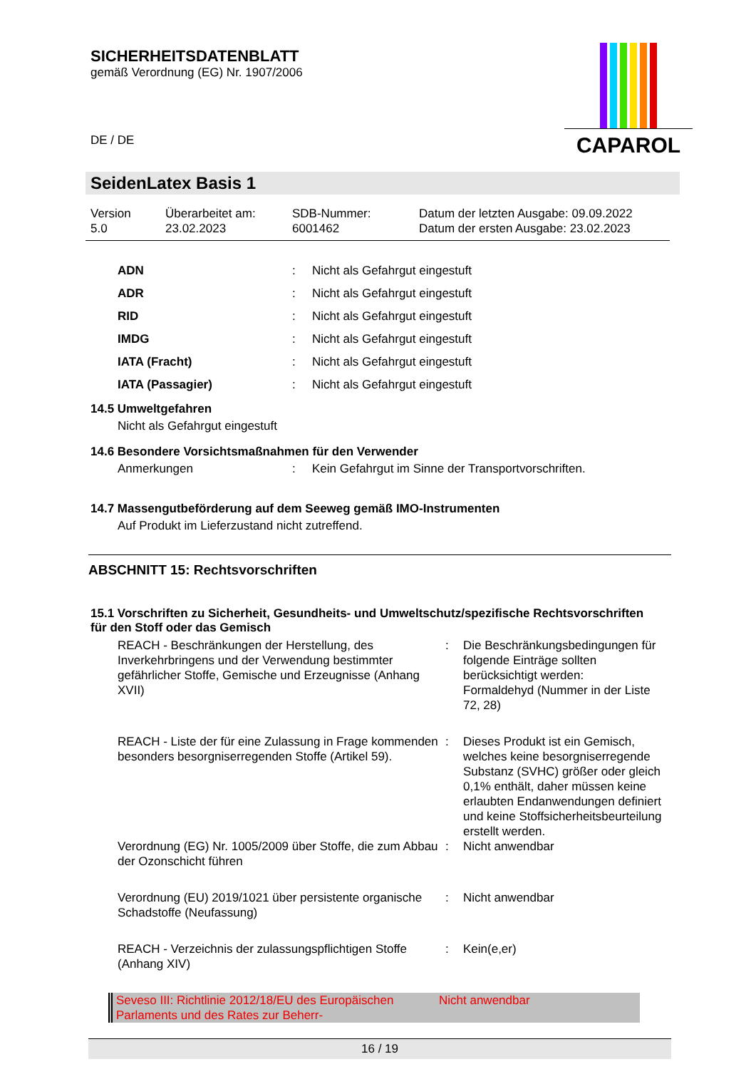SICHERHEITSDATENBLATT
gemäß Verordnung (EG) Nr. 1907/2006
DE / DE
CAPAROL
SeidenLatex Basis 1
Version
5.0
Überarbeitet am:
23.02.2023
SDB-Nummer:
6001462
Datum der letzten Ausgabe: 09.09.2022
Datum der ersten Ausgabe: 23.02.2023
| ADN | : | Nicht als Gefahrgut eingestuft |
| ADR | : | Nicht als Gefahrgut eingestuft |
| RID | : | Nicht als Gefahrgut eingestuft |
| IMDG | : | Nicht als Gefahrgut eingestuft |
| IATA (Fracht) | : | Nicht als Gefahrgut eingestuft |
| IATA (Passagier) | : | Nicht als Gefahrgut eingestuft |
14.5 Umweltgefahren
Nicht als Gefahrgut eingestuft
14.6 Besondere Vorsichtsmaßnahmen für den Verwender
| Anmerkungen | : | Kein Gefahrgut im Sinne der Transportvorschriften. |
14.7 Massengutbeförderung auf dem Seeweg gemäß IMO-Instrumenten
Auf Produkt im Lieferzustand nicht zutreffend.
ABSCHNITT 15: Rechtsvorschriften
15.1 Vorschriften zu Sicherheit, Gesundheits- und Umweltschutz/spezifische Rechtsvorschriften für den Stoff oder das Gemisch
| REACH - Beschränkungen der Herstellung, des Inverkehrbringens und der Verwendung bestimmter gefährlicher Stoffe, Gemische und Erzeugnisse (Anhang XVII) | : | Die Beschränkungsbedingungen für folgende Einträge sollten berücksichtigt werden: Formaldehyd (Nummer in der Liste 72, 28) |
| REACH - Liste der für eine Zulassung in Frage kommenden besonders besorgniserregenden Stoffe (Artikel 59). | : | Dieses Produkt ist ein Gemisch, welches keine besorgniserregende Substanz (SVHC) größer oder gleich 0,1% enthält, daher müssen keine erlaubten Endanwendungen definiert und keine Stoffsicherheitsbeurteilung erstellt werden. |
| Verordnung (EG) Nr. 1005/2009 über Stoffe, die zum Abbau der Ozonschicht führen | : | Nicht anwendbar |
| Verordnung (EU) 2019/1021 über persistente organische Schadstoffe (Neufassung) | : | Nicht anwendbar |
| REACH - Verzeichnis der zulassungspflichtigen Stoffe (Anhang XIV) | : | Kein(e,er) |
Seveso III: Richtlinie 2012/18/EU des Europäischen Parlaments und des Rates zur Beherr-
Nicht anwendbar
16 / 19